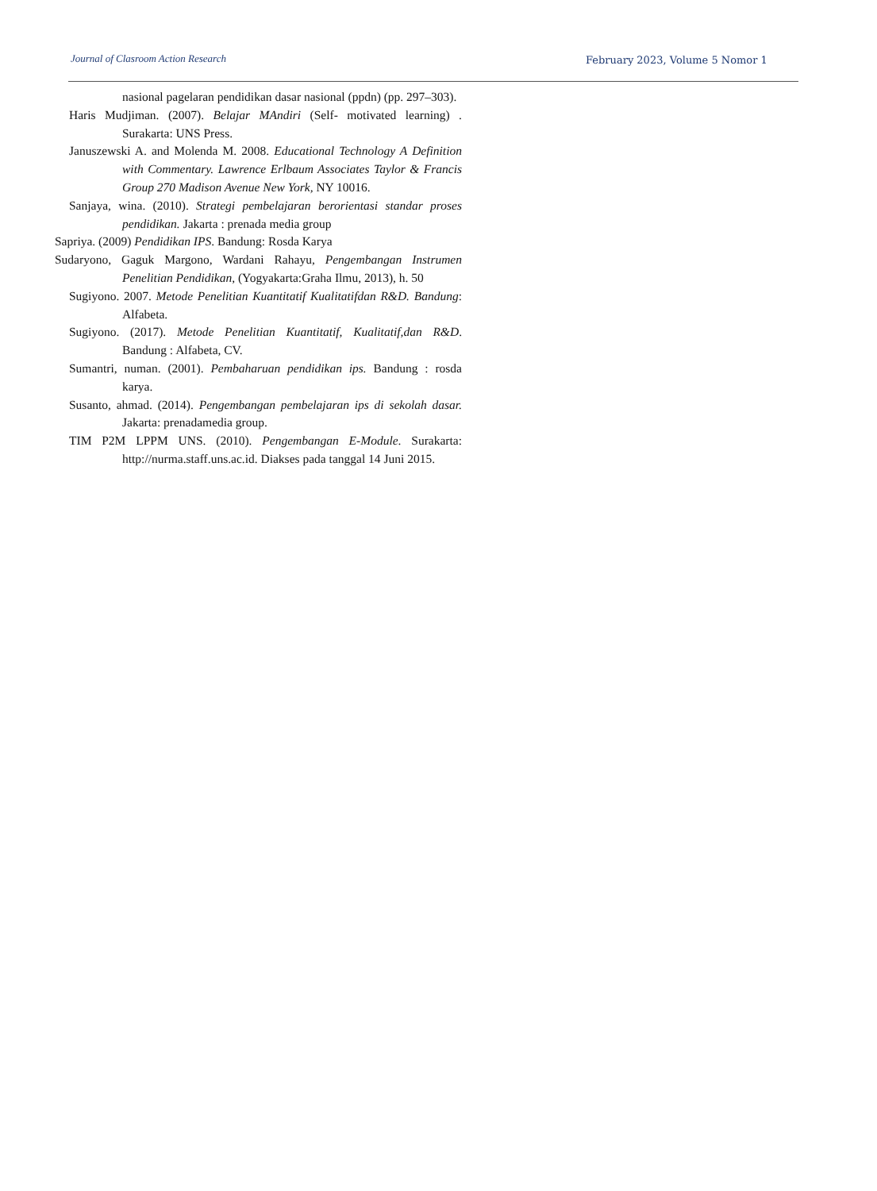Journal of Clasroom Action Research
February 2023, Volume 5 Nomor 1
nasional pagelaran pendidikan dasar nasional (ppdn) (pp. 297–303).
Haris Mudjiman. (2007). Belajar MAndiri (Self- motivated learning) . Surakarta: UNS Press.
Januszewski A. and Molenda M. 2008. Educational Technology A Definition with Commentary. Lawrence Erlbaum Associates Taylor & Francis Group 270 Madison Avenue New York, NY 10016.
Sanjaya, wina. (2010). Strategi pembelajaran berorientasi standar proses pendidikan. Jakarta : prenada media group
Sapriya. (2009) Pendidikan IPS. Bandung: Rosda Karya
Sudaryono, Gaguk Margono, Wardani Rahayu, Pengembangan Instrumen Penelitian Pendidikan, (Yogyakarta:Graha Ilmu, 2013), h. 50
Sugiyono. 2007. Metode Penelitian Kuantitatif Kualitatifdan R&D. Bandung: Alfabeta.
Sugiyono. (2017). Metode Penelitian Kuantitatif, Kualitatif,dan R&D. Bandung : Alfabeta, CV.
Sumantri, numan. (2001). Pembaharuan pendidikan ips. Bandung : rosda karya.
Susanto, ahmad. (2014). Pengembangan pembelajaran ips di sekolah dasar. Jakarta: prenadamedia group.
TIM P2M LPPM UNS. (2010). Pengembangan E-Module. Surakarta: http://nurma.staff.uns.ac.id. Diakses pada tanggal 14 Juni 2015.